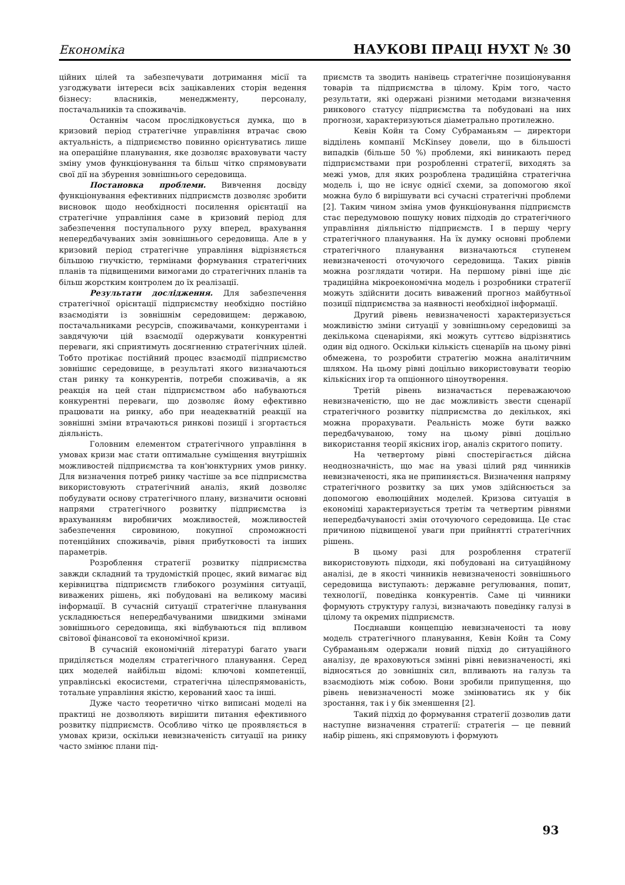Економіка НАУКОВІ ПРАЦІ НУХТ № 30
ційних цілей та забезпечувати дотримання місії та узгоджувати інтереси всіх зацікавлених сторін ведення бізнесу: власників, менеджменту, персоналу, постачальників та споживачів.
Останнім часом прослідковується думка, що в кризовий період стратегічне управління втрачає свою актуальність, а підприємство повинно орієнтуватись лише на операційне планування, яке дозволяє враховувати часту зміну умов функціонування та більш чітко спрямовувати свої дії на збурення зовнішнього середовища.
Постановка проблеми. Вивчення досвіду функціонування ефективних підприємств дозволяє зробити висновок щодо необхідності посилення орієнтації на стратегічне управління саме в кризовий період для забезпечення поступального руху вперед, врахування непередбачуваних змін зовнішнього середовища. Але в у кризовий період стратегічне управління відрізняється більшою гнучкістю, термінами формування стратегічних планів та підвищеними вимогами до стратегічних планів та більш жорстким контролем до їх реалізації.
Результати дослідження. Для забезпечення стратегічної орієнтації підприємству необхідно постійно взаємодіяти із зовнішнім середовищем: державою, постачальниками ресурсів, споживачами, конкурентами і завдячуючи цій взаємодії одержувати конкурентні переваги, які сприятимуть досягненню стратегічних цілей. Тобто протікає постійний процес взаємодії підприємство зовнішнє середовище, в результаті якого визначаються стан ринку та конкурентів, потреби споживачів, а як реакція на цей стан підприємством або набуваються конкурентні переваги, що дозволяє йому ефективно працювати на ринку, або при неадекватній реакції на зовнішні зміни втрачаються ринкові позиції і згортається діяльність.
Головним елементом стратегічного управління в умовах кризи має стати оптимальне суміщення внутрішніх можливостей підприємства та кон'юнктурних умов ринку. Для визначення потреб ринку частіше за все підприємства використовують стратегічний аналіз, який дозволяє побудувати основу стратегічного плану, визначити основні напрями стратегічного розвитку підприємства із врахуванням виробничих можливостей, можливостей забезпечення сировиною, покупної спроможності потенційних споживачів, рівня прибутковості та інших параметрів.
Розроблення стратегії розвитку підприємства завжди складний та трудомісткій процес, який вимагає від керівництва підприємств глибокого розуміння ситуації, виважених рішень, які побудовані на великому масиві інформації. В сучасній ситуації стратегічне планування ускладнюється непередбачуваними швидкими змінами зовнішнього середовища, які відбуваються під впливом світової фінансової та економічної кризи.
В сучасній економічній літературі багато уваги приділяється моделям стратегічного планування. Серед цих моделей найбільш відомі: ключові компетенції, управлінські екосистеми, стратегічна цілеспрямованість, тотальне управління якістю, керований хаос та інші.
Дуже часто теоретично чітко виписані моделі на практиці не дозволяють вирішити питання ефективного розвитку підприємств. Особливо чітко це проявляється в умовах кризи, оскільки невизначеність ситуації на ринку часто змінює плани під-
приємств та зводить нанівець стратегічне позиціонування товарів та підприємства в цілому. Крім того, часто результати, які одержані різними методами визначення ринкового статусу підприємства та побудовані на них прогнози, характеризуються діаметрально протилежно.
Кевін Койн та Сому Субраманьям — директори відділень компанії McKinsey довели, що в більшості випадків (більше 50 %) проблеми, які виникають перед підприємствами при розробленні стратегії, виходять за межі умов, для яких розроблена традиційна стратегічна модель і, що не існує однієї схеми, за допомогою якої можна було б вирішувати всі сучасні стратегічні проблеми [2]. Таким чином зміна умов функціонування підприємств стає передумовою пошуку нових підходів до стратегічного управління діяльністю підприємств. І в першу чергу стратегічного планування. На їх думку основні проблеми стратегічного планування визначаються ступенем невизначеності оточуючого середовища. Таких рівнів можна розглядати чотири. На першому рівні іще діє традиційна мікроекономічна модель і розробники стратегії можуть здійснити досить виважений прогноз майбутньої позиції підприємства за наявності необхідної інформації.
Другий рівень невизначеності характеризується можливістю зміни ситуації у зовнішньому середовищі за декількома сценаріями, які можуть суттєво відрізнятись один від одного. Оскільки кількість сценаріїв на цьому рівні обмежена, то розробити стратегію можна аналітичним шляхом. На цьому рівні доцільно використовувати теорію кількісних ігор та опціонного ціноутворення.
Третій рівень визначається переважаючою невизначеністю, що не дає можливість звести сценарії стратегічного розвитку підприємства до декількох, які можна прорахувати. Реальність може бути важко передбачуваною, тому на цьому рівні доцільно використання теорії якісних ігор, аналіз скритого попиту.
На четвертому рівні спостерігається дійсна неоднозначність, що має на увазі цілий ряд чинників невизначеності, яка не припиняється. Визначення напряму стратегічного розвитку за цих умов здійснюється за допомогою еволюційних моделей. Кризова ситуація в економіці характеризується третім та четвертим рівнями непередбачуваності змін оточуючого середовища. Це стає причиною підвищеної уваги при прийнятті стратегічних рішень.
В цьому разі для розроблення стратегії використовують підходи, які побудовані на ситуаційному аналізі, де в якості чинників невизначеності зовнішнього середовища виступають: державне регулювання, попит, технології, поведінка конкурентів. Саме ці чинники формують структуру галузі, визначають поведінку галузі в цілому та окремих підприємств.
Поєднавши концепцію невизначеності та нову модель стратегічного планування, Кевін Койн та Сому Субраманьям одержали новий підхід до ситуаційного аналізу, де враховуються змінні рівні невизначеності, які відносяться до зовнішніх сил, впливають на галузь та взаємодіють між собою. Вони зробили припущення, що рівень невизначеності може змінюватись як у бік зростання, так і у бік зменшення [2].
Такий підхід до формування стратегії дозволив дати наступне визначення стратегії: стратегія — це певний набір рішень, які спрямовують і формують
93